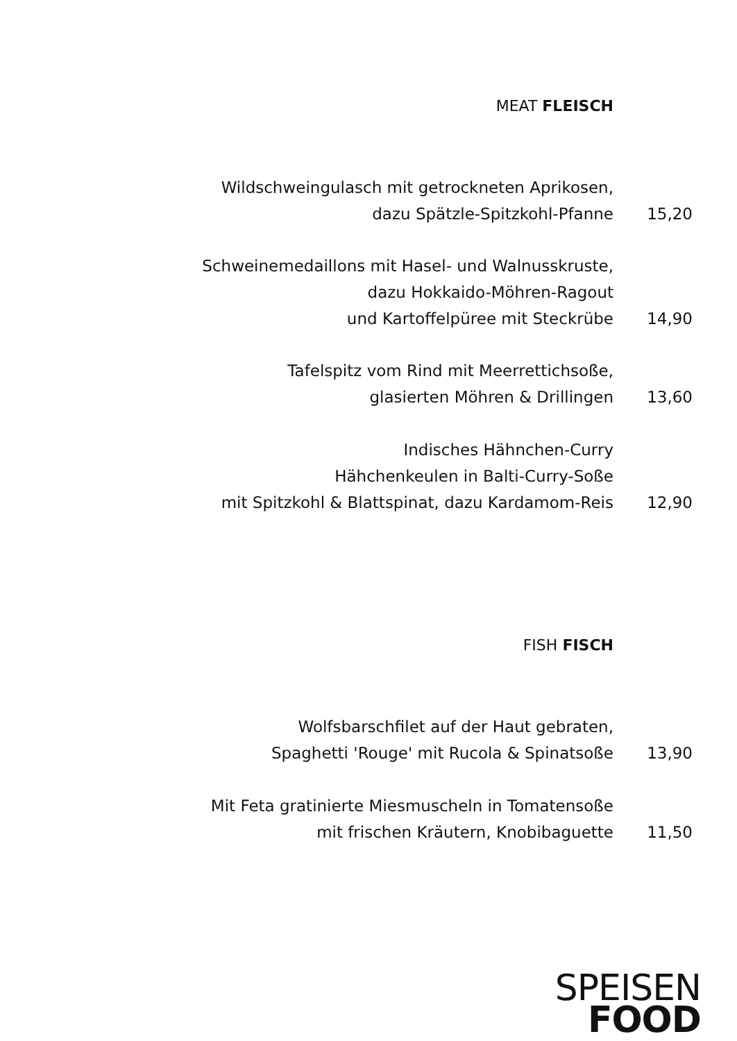MEAT FLEISCH
Wildschweingulasch mit getrockneten Aprikosen,
dazu Spätzle-Spitzkohl-Pfanne
15,20
Schweinemedaillons mit Hasel- und Walnusskruste,
dazu Hokkaido-Möhren-Ragout
und Kartoffelpüree mit Steckrübe
14,90
Tafelspitz vom Rind mit Meerrettichsoße,
glasierten Möhren & Drillingen
13,60
Indisches Hähnchen-Curry
Hähchenkeulen in Balti-Curry-Soße
mit Spitzkohl & Blattspinat, dazu Kardamom-Reis
12,90
FISH FISCH
Wolfsbarschfilet auf der Haut gebraten,
Spaghetti 'Rouge' mit Rucola & Spinatsoße
13,90
Mit Feta gratinierte Miesmuscheln in Tomatensoße
mit frischen Kräutern, Knobibaguette
11,50
SPEISEN
FOOD